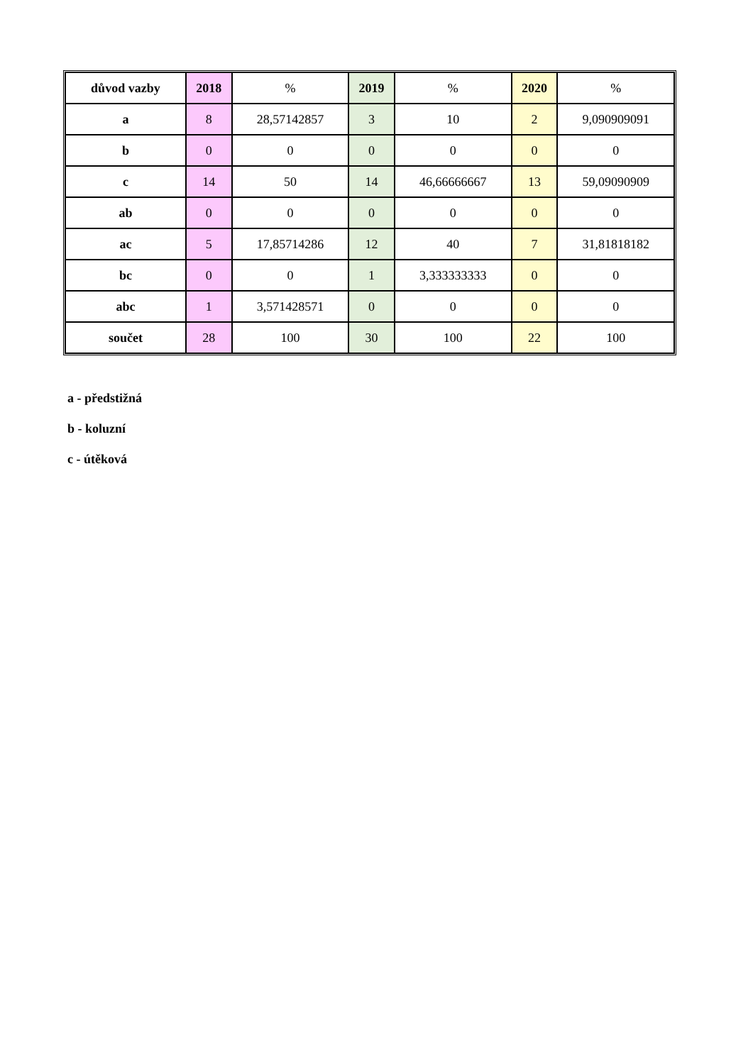| důvod vazby | 2018 | % | 2019 | % | 2020 | % |
| a | 8 | 28,57142857 | 3 | 10 | 2 | 9,090909091 |
| b | 0 | 0 | 0 | 0 | 0 | 0 |
| c | 14 | 50 | 14 | 46,66666667 | 13 | 59,09090909 |
| ab | 0 | 0 | 0 | 0 | 0 | 0 |
| ac | 5 | 17,85714286 | 12 | 40 | 7 | 31,81818182 |
| bc | 0 | 0 | 1 | 3,333333333 | 0 | 0 |
| abc | 1 | 3,571428571 | 0 | 0 | 0 | 0 |
| součet | 28 | 100 | 30 | 100 | 22 | 100 |
a - předstižná
b - koluzní
c - útěková